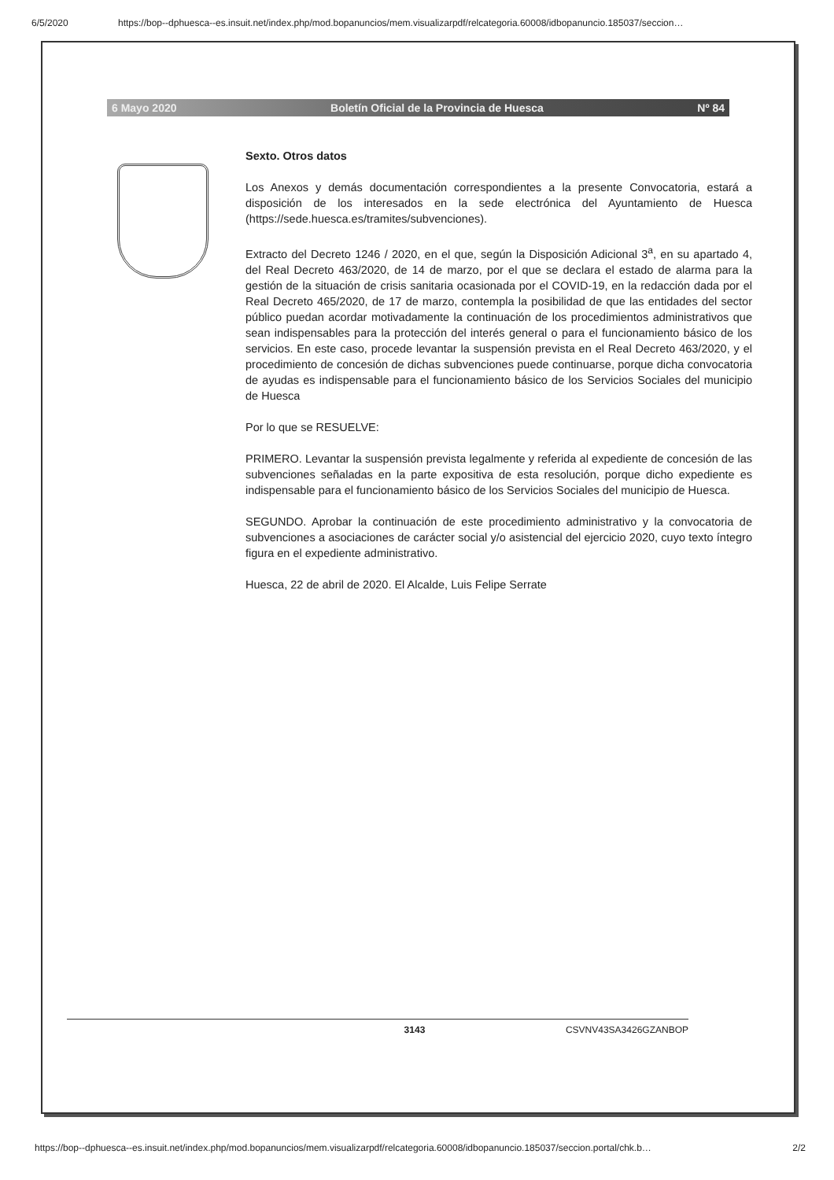6/5/2020 https://bop--dphuesca--es.insuit.net/index.php/mod.bopanuncios/mem.visualizarpdf/relcategoria.60008/idbopanuncio.185037/seccion…
6 Mayo 2020 Boletín Oficial de la Provincia de Huesca Nº 84
Sexto. Otros datos
Los Anexos y demás documentación correspondientes a la presente Convocatoria, estará a disposición de los interesados en la sede electrónica del Ayuntamiento de Huesca (https://sede.huesca.es/tramites/subvenciones).
Extracto del Decreto 1246 / 2020, en el que, según la Disposición Adicional 3<sup>a</sup>, en su apartado 4, del Real Decreto 463/2020, de 14 de marzo, por el que se declara el estado de alarma para la gestión de la situación de crisis sanitaria ocasionada por el COVID-19, en la redacción dada por el Real Decreto 465/2020, de 17 de marzo, contempla la posibilidad de que las entidades del sector público puedan acordar motivadamente la continuación de los procedimientos administrativos que sean indispensables para la protección del interés general o para el funcionamiento básico de los servicios. En este caso, procede levantar la suspensión prevista en el Real Decreto 463/2020, y el procedimiento de concesión de dichas subvenciones puede continuarse, porque dicha convocatoria de ayudas es indispensable para el funcionamiento básico de los Servicios Sociales del municipio de Huesca
Por lo que se RESUELVE:
PRIMERO. Levantar la suspensión prevista legalmente y referida al expediente de concesión de las subvenciones señaladas en la parte expositiva de esta resolución, porque dicho expediente es indispensable para el funcionamiento básico de los Servicios Sociales del municipio de Huesca.
SEGUNDO. Aprobar la continuación de este procedimiento administrativo y la convocatoria de subvenciones a asociaciones de carácter social y/o asistencial del ejercicio 2020, cuyo texto íntegro figura en el expediente administrativo.
Huesca, 22 de abril de 2020. El Alcalde, Luis Felipe Serrate
3143 CSVNV43SA3426GZANBOP
https://bop--dphuesca--es.insuit.net/index.php/mod.bopanuncios/mem.visualizarpdf/relcategoria.60008/idbopanuncio.185037/seccion.portal/chk.b… 2/2